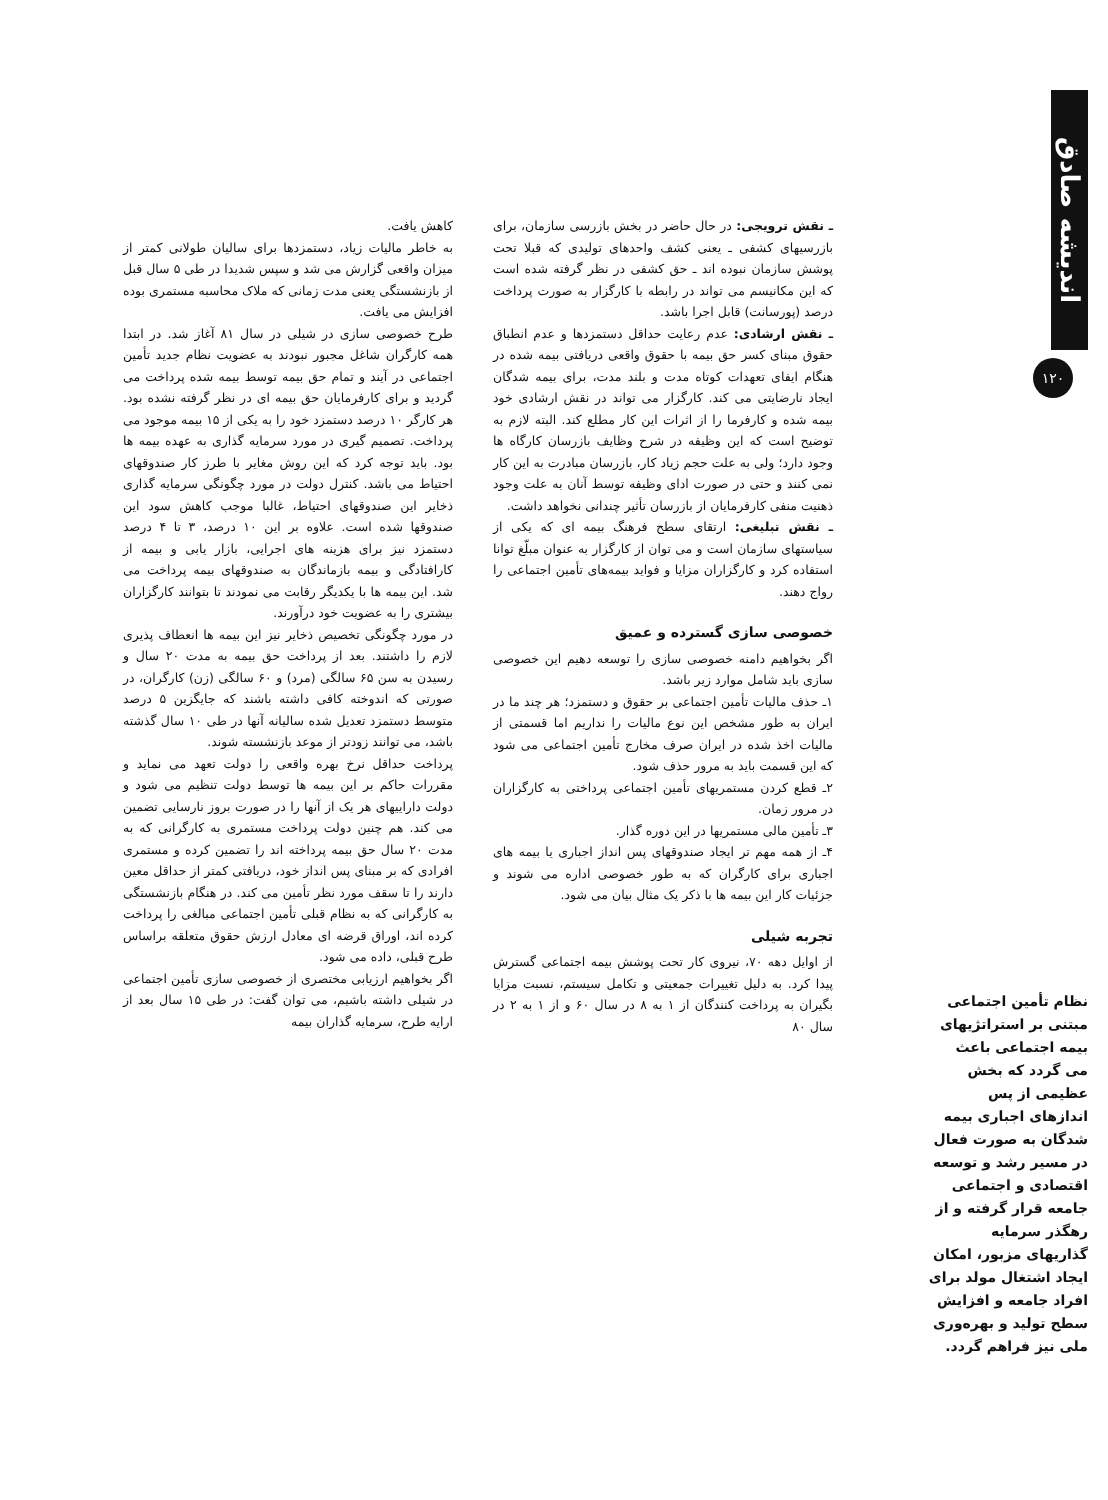اندیشه صادق
۱۲۰
ـ نقش ترویجی: در حال حاضر در بخش بازرسی سازمان، برای بازرسیهای کشفی ـ یعنی کشف واحدهای تولیدی که قبلا تحت پوشش سازمان نبوده اند ـ حق کشفی در نظر گرفته شده است که این مکانیسم می تواند در رابطه با کارگزار به صورت پرداخت درصد (پورسانت) قابل اجرا باشد.
ـ نقش ارشادی: عدم رعایت حداقل دستمزدها و عدم انطباق حقوق مبنای کسر حق بیمه با حقوق واقعی دریافتی بیمه شده در هنگام ایفای تعهدات کوتاه مدت و بلند مدت، برای بیمه شدگان ایجاد نارضایتی می کند. کارگزار می تواند در نقش ارشادی خود بیمه شده و کارفرما را از اثرات این کار مطلع کند. البته لازم به توضیح است که این وظیفه در شرح وظایف بازرسان کارگاه ها وجود دارد؛ ولی به علت حجم زیاد کار، بازرسان مبادرت به این کار نمی کنند و حتی در صورت ادای وظیفه توسط آنان به علت وجود ذهنیت منفی کارفرمایان از بازرسان تأثیر چندانی نخواهد داشت.
ـ نقش تبلیغی: ارتقای سطح فرهنگ بیمه ای که یکی از سیاستهای سازمان است و می توان از کارگزار به عنوان مبلّغ توانا استفاده کرد و کارگزاران مزایا و فواید بیمه‌های تأمین اجتماعی را رواج دهند.
خصوصی سازی گسترده و عمیق
اگر بخواهیم دامنه خصوصی سازی را توسعه دهیم این خصوصی سازی باید شامل موارد زیر باشد.
۱ـ حذف مالیات تأمین اجتماعی بر حقوق و دستمزد؛ هر چند ما در ایران به طور مشخص این نوع مالیات را نداریم اما قسمتی از مالیات اخذ شده در ایران صرف مخارج تأمین اجتماعی می شود که این قسمت باید به مرور حذف شود.
۲ـ قطع کردن مستمریهای تأمین اجتماعی پرداختی به کارگزاران در مرور زمان.
۳ـ تأمین مالی مستمریها در این دوره گذار.
۴ـ از همه مهم تر ایجاد صندوقهای پس انداز اجباری یا بیمه های اجباری برای کارگران که به طور خصوصی اداره می شوند و جزئیات کار این بیمه ها با ذکر یک مثال بیان می شود.
تجربه شیلی
از اوایل دهه ۷۰، نیروی کار تحت پوشش بیمه اجتماعی گسترش پیدا کرد. به دلیل تغییرات جمعیتی و تکامل سیستم، نسبت مزایا بگیران به پرداخت کنندگان از ۱ به ۸ در سال ۶۰ و از ۱ به ۲ در سال ۸۰
کاهش یافت.
به خاطر مالیات زیاد، دستمزدها برای سالیان طولانی کمتر از میزان واقعی گزارش می شد و سپس شدیدا در طی ۵ سال قبل از بازنشستگی یعنی مدت زمانی که ملاک محاسبه مستمری بوده افزایش می یافت.
طرح خصوصی سازی در شیلی در سال ۸۱ آغاز شد. در ابتدا همه کارگران شاغل مجبور نبودند به عضویت نظام جدید تأمین اجتماعی در آیند و تمام حق بیمه توسط بیمه شده پرداخت می گردید و برای کارفرمایان حق بیمه ای در نظر گرفته نشده بود. هر کارگر ۱۰ درصد دستمزد خود را به یکی از ۱۵ بیمه موجود می پرداخت. تصمیم گیری در مورد سرمایه گذاری به عهده بیمه ها بود. باید توجه کرد که این روش مغایر با طرز کار صندوقهای احتیاط می باشد. کنترل دولت در مورد چگونگی سرمایه گذاری ذخایر این صندوقهای احتیاط، غالبا موجب کاهش سود این صندوقها شده است. علاوه بر این ۱۰ درصد، ۳ تا ۴ درصد دستمزد نیز برای هزینه های اجرایی، بازار یابی و بیمه از کارافتادگی و بیمه بازماندگان به صندوقهای بیمه پرداخت می شد. این بیمه ها با یکدیگر رقابت می نمودند تا بتوانند کارگزاران بیشتری را به عضویت خود درآورند.
در مورد چگونگی تخصیص ذخایر نیز این بیمه ها انعطاف پذیری لازم را داشتند. بعد از پرداخت حق بیمه به مدت ۲۰ سال و رسیدن به سن ۶۵ سالگی (مرد) و ۶۰ سالگی (زن) کارگران، در صورتی که اندوخته کافی داشته باشند که جایگزین ۵ درصد متوسط دستمزد تعدیل شده سالیانه آنها در طی ۱۰ سال گذشته باشد، می توانند زودتر از موعد بازنشسته شوند.
پرداخت حداقل نرخ بهره واقعی را دولت تعهد می نماید و مقررات حاکم بر این بیمه ها توسط دولت تنظیم می شود و دولت داراییهای هر یک از آنها را در صورت بروز نارسایی تضمین می کند. هم چنین دولت پرداخت مستمری به کارگرانی که به مدت ۲۰ سال حق بیمه پرداخته اند را تضمین کرده و مستمری افرادی که بر مبنای پس انداز خود، دریافتی کمتر از حداقل معین دارند را تا سقف مورد نظر تأمین می کند. در هنگام بازنشستگی به کارگرانی که به نظام قبلی تأمین اجتماعی مبالغی را پرداخت کرده اند، اوراق قرضه ای معادل ارزش حقوق متعلقه براساس طرح قبلی، داده می شود.
اگر بخواهیم ارزیابی مختصری از خصوصی سازی تأمین اجتماعی در شیلی داشته باشیم، می توان گفت: در طی ۱۵ سال بعد از ارایه طرح، سرمایه گذاران بیمه
نظام تأمین اجتماعی مبتنی بر استراتژیهای بیمه اجتماعی باعث می گردد که بخش عظیمی از پس اندازهای اجباری بیمه شدگان به صورت فعال در مسیر رشد و توسعه اقتصادی و اجتماعی جامعه قرار گرفته و از رهگذر سرمایه گذاریهای مزبور، امکان ایجاد اشتغال مولد برای افراد جامعه و افزایش سطح تولید و بهره‌وری ملی نیز فراهم گردد.